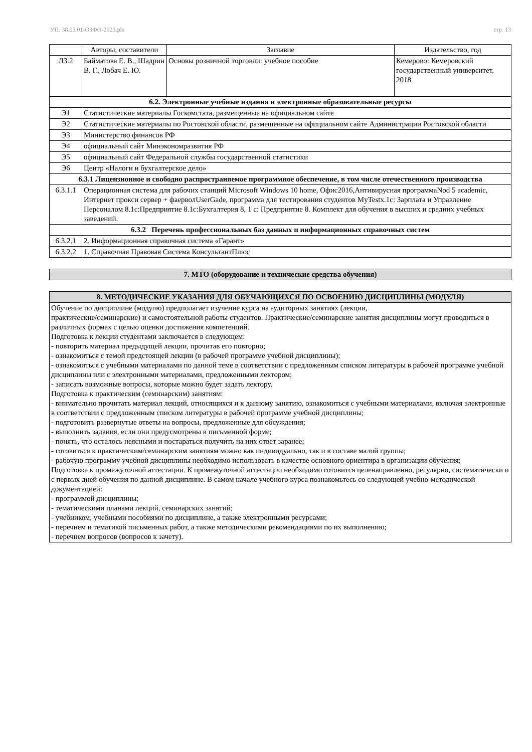УП: 38.03.01-ОЗФО-2023.plx стр. 13
| | Авторы, составители | Заглавие | Издательство, год |
| --- | --- | --- | --- |
| Л3.2 | Байматова Е. В., Шадрин В. Г., Лобач Е. Ю. | Основы розничной торговли: учебное пособие | Кемерово: Кемеровский государственный университет, 2018 |
| 6.2. Электронные учебные издания и электронные образовательные ресурсы | | | |
| Э1 | Статистические материалы Госкомстата, размещенные на официальном сайте | | |
| Э2 | Статистические материалы по Ростовской области, размешенные на официальном сайте Администрации Ростовской области | | |
| Э3 | Министерство финансов РФ | | |
| Э4 | официальный сайт Минэкономразвития РФ | | |
| Э5 | официальный сайт Федеральной службы государственной статистики | | |
| Э6 | Центр «Налоги и бухгалтерское дело» | | |
| 6.3.1 Лицензионное и свободно распространяемое программное обеспечение, в том числе отечественного производства | | | |
| 6.3.1.1 | Операционная система для рабочих станций Microsoft Windows 10 home, Офис2016,Антивирусная программаNod 5 academic, Интернет прокси сервер + фаерволUserGade, программа для тестирования студентов MyTestx.1c: Зарплата и Управление Персоналом 8.1с:Предприятие 8.1с:Бухгалтерия 8, 1 с: Предприятие 8. Комплект для обучения в высших и средних учебных заведений. | | |
| 6.3.2 Перечень профессиональных баз данных и информационных справочных систем | | | |
| 6.3.2.1 | 2. Информационная справочная система «Гарант» | | |
| 6.3.2.2 | 1. Справочная Правовая Система КонсультантПлюс | | |
| 7. МТО (оборудование и технические средства обучения) |
| 8. МЕТОДИЧЕСКИЕ УКАЗАНИЯ ДЛЯ ОБУЧАЮЩИХСЯ ПО ОСВОЕНИЮ ДИСЦИПЛИНЫ (МОДУЛЯ) |
| Обучение по дисциплине (модулю) предполагает изучение курса на аудиторных занятиях (лекции, практические/семинарские) и самостоятельной работы студентов. Практические/семинарские занятия дисциплины могут проводиться в различных формах с целью оценки достижения компетенций. Подготовка к лекции студентами заключается в следующем: - повторить материал предыдущей лекции, прочитав его повторно; - ознакомиться с темой предстоящей лекции (в рабочей программе учебной дисциплины); - ознакомиться с учебными материалами по данной теме в соответствии с предложенным списком литературы в рабочей программе учебной дисциплины или с электронными материалами, предложенными лектором; - записать возможные вопросы, которые можно будет задать лектору. Подготовка к практическим (семинарским) занятиям: - внимательно прочитать материал лекций, относящихся и к данному занятию, ознакомиться с учебными материалами, включая электронные в соответствии с предложенным списком литературы в рабочей программе учебной дисциплины; - подготовить развернутые ответы на вопросы, предложенные для обсуждения; - выполнить задания, если они предусмотрены в письменной форме; - понять, что осталось неясными и постараться получить на них ответ заранее; - готовиться к практическим/семинарским занятиям можно как индивидуально, так и в составе малой группы; - рабочую программу учебной дисциплины необходимо использовать в качестве основного ориентира в организации обучения; Подготовка к промежуточной аттестации. К промежуточной аттестации необходимо готовится целенаправленно, регулярно, систематически и с первых дней обучения по данной дисциплине. В самом начале учебного курса познакомьтесь со следующей учебно-методической документацией: - программой дисциплины; - тематическими планами лекций, семинарских занятий; - учебником, учебными пособиями по дисциплине, а также электронными ресурсами; - перечнем и тематикой письменных работ, а также методическими рекомендациями по их выполнению; - перечнем вопросов (вопросов к зачету). |